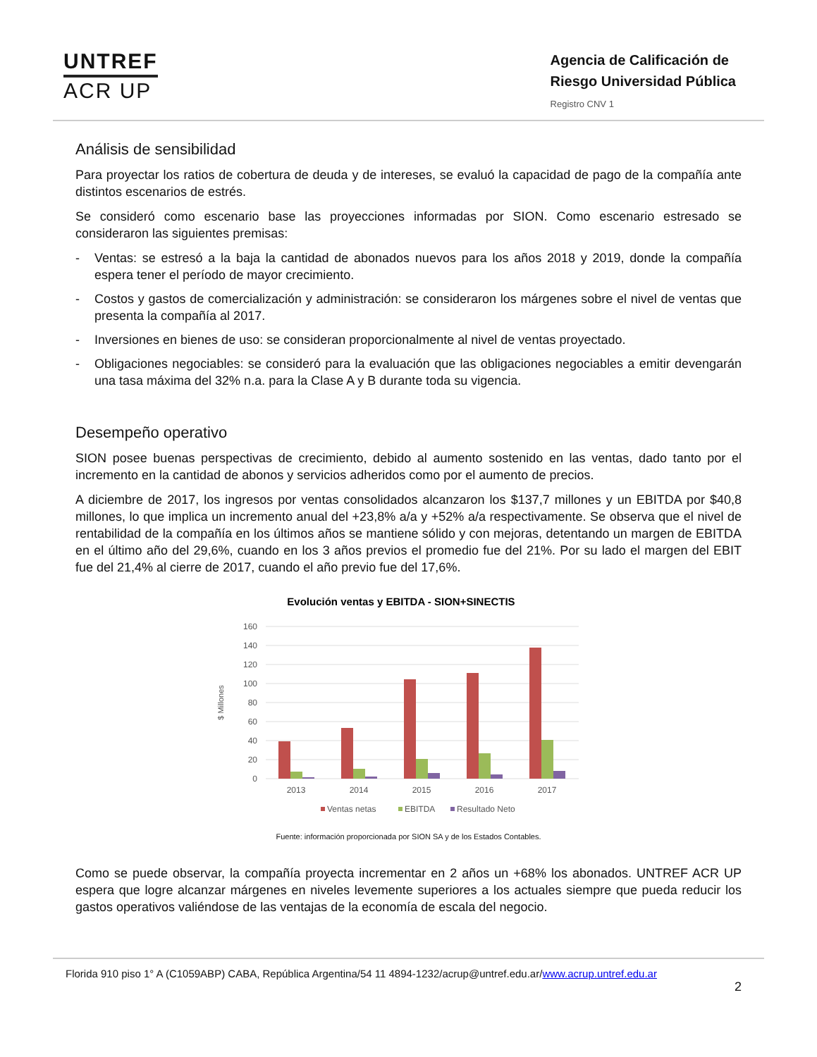UNTREF
ACR UP
Agencia de Calificación de
Riesgo Universidad Pública
Registro CNV 1
Análisis de sensibilidad
Para proyectar los ratios de cobertura de deuda y de intereses, se evaluó la capacidad de pago de la compañía ante distintos escenarios de estrés.
Se consideró como escenario base las proyecciones informadas por SION. Como escenario estresado se consideraron las siguientes premisas:
- Ventas: se estresó a la baja la cantidad de abonados nuevos para los años 2018 y 2019, donde la compañía espera tener el período de mayor crecimiento.
- Costos y gastos de comercialización y administración: se consideraron los márgenes sobre el nivel de ventas que presenta la compañía al 2017.
- Inversiones en bienes de uso: se consideran proporcionalmente al nivel de ventas proyectado.
- Obligaciones negociables: se consideró para la evaluación que las obligaciones negociables a emitir devengarán una tasa máxima del 32% n.a. para la Clase A y B durante toda su vigencia.
Desempeño operativo
SION posee buenas perspectivas de crecimiento, debido al aumento sostenido en las ventas, dado tanto por el incremento en la cantidad de abonos y servicios adheridos como por el aumento de precios.
A diciembre de 2017, los ingresos por ventas consolidados alcanzaron los $137,7 millones y un EBITDA por $40,8 millones, lo que implica un incremento anual del +23,8% a/a y +52% a/a respectivamente. Se observa que el nivel de rentabilidad de la compañía en los últimos años se mantiene sólido y con mejoras, detentando un margen de EBITDA en el último año del 29,6%, cuando en los 3 años previos el promedio fue del 21%. Por su lado el margen del EBIT fue del 21,4% al cierre de 2017, cuando el año previo fue del 17,6%.
Evolución ventas y EBITDA - SION+SINECTIS
160
140
120
100
80
60
40
20
0
$ Millones
2013
2014
2015
2016
2017
Ventas netas
EBITDA
Resultado Neto
Fuente: información proporcionada por SION SA y de los Estados Contables.
Como se puede observar, la compañía proyecta incrementar en 2 años un +68% los abonados. UNTREF ACR UP espera que logre alcanzar márgenes en niveles levemente superiores a los actuales siempre que pueda reducir los gastos operativos valiéndose de las ventajas de la economía de escala del negocio.
Florida 910 piso 1° A (C1059ABP) CABA, República Argentina/54 11 4894-1232/acrup@untref.edu.ar/www.acrup.untref.edu.ar
2